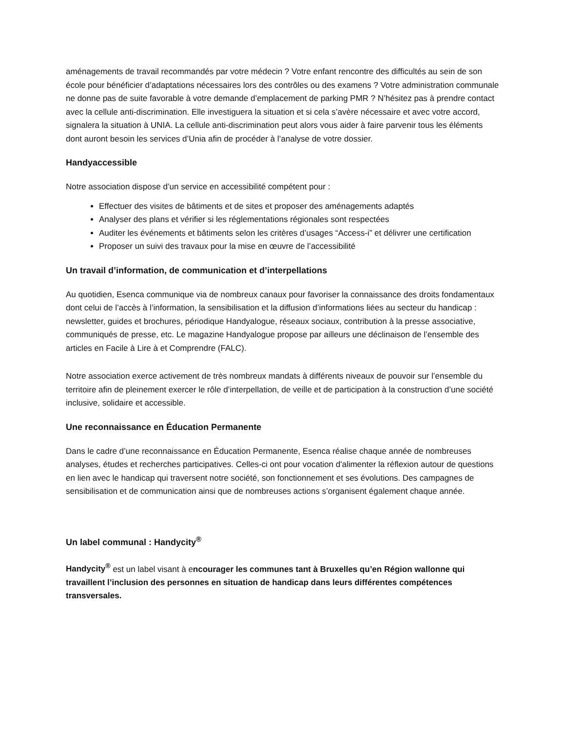aménagements de travail recommandés par votre médecin ? Votre enfant rencontre des difficultés au sein de son école pour bénéficier d’adaptations nécessaires lors des contrôles ou des examens ? Votre administration communale ne donne pas de suite favorable à votre demande d’emplacement de parking PMR ? N’hésitez pas à prendre contact avec la cellule anti-discrimination. Elle investiguera la situation et si cela s’avère nécessaire et avec votre accord, signalera la situation à UNIA. La cellule anti-discrimination peut alors vous aider à faire parvenir tous les éléments dont auront besoin les services d’Unia afin de procéder à l’analyse de votre dossier.
Handyaccessible
Notre association dispose d’un service en accessibilité compétent pour :
Effectuer des visites de bâtiments et de sites et proposer des aménagements adaptés
Analyser des plans et vérifier si les réglementations régionales sont respectées
Auditer les événements et bâtiments selon les critères d’usages “Access-i” et délivrer une certification
Proposer un suivi des travaux pour la mise en œuvre de l’accessibilité
Un travail d’information, de communication et d’interpellations
Au quotidien, Esenca communique via de nombreux canaux pour favoriser la connaissance des droits fondamentaux dont celui de l’accès à l’information, la sensibilisation et la diffusion d’informations liées au secteur du handicap : newsletter, guides et brochures, périodique Handyalogue, réseaux sociaux, contribution à la presse associative, communiqués de presse, etc. Le magazine Handyalogue propose par ailleurs une déclinaison de l’ensemble des articles en Facile à Lire à et Comprendre (FALC).
Notre association exerce activement de très nombreux mandats à différents niveaux de pouvoir sur l’ensemble du territoire afin de pleinement exercer le rôle d’interpellation, de veille et de participation à la construction d’une société inclusive, solidaire et accessible.
Une reconnaissance en Éducation Permanente
Dans le cadre d’une reconnaissance en Éducation Permanente, Esenca réalise chaque année de nombreuses analyses, études et recherches participatives. Celles-ci ont pour vocation d'alimenter la réflexion autour de questions en lien avec le handicap qui traversent notre société, son fonctionnement et ses évolutions. Des campagnes de sensibilisation et de communication ainsi que de nombreuses actions s’organisent également chaque année.
Un label communal : Handycity<sup>®</sup>
Handycity<sup>®</sup> est un label visant à encourager les communes tant à Bruxelles qu’en Région wallonne qui travaillent l’inclusion des personnes en situation de handicap dans leurs différentes compétences transversales.